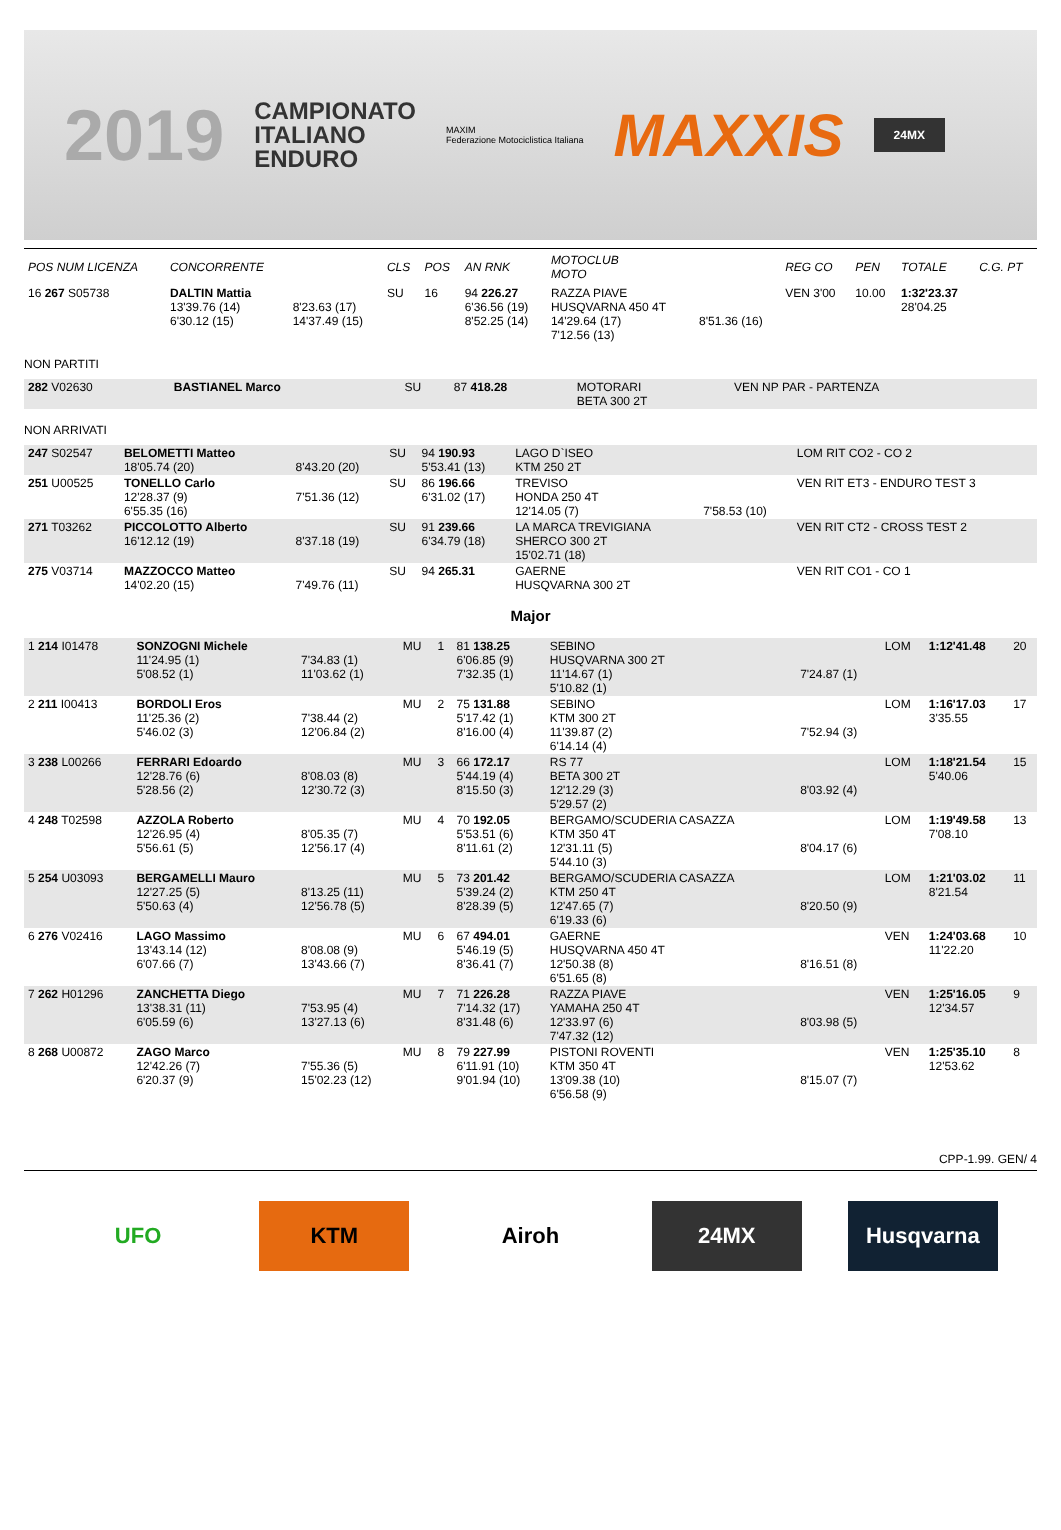2019
CAMPIONATO
ITALIANO
ENDURO
MAXIM
Federazione Motociclistica Italiana
MAXXIS
24MX
| POS NUM LICENZA | CONCORRENTE | | CLS | POS | AN RNK | MOTOCLUB MOTO | | REG CO | PEN | TOTALE | C.G. PT |
| --- | --- | --- | --- | --- | --- | --- | --- | --- | --- | --- | --- |
| 16 267 S05738 | DALTIN Mattia 13'39.76 (14) 6'30.12 (15) | 8'23.63 (17) 14'37.49 (15) | SU | 16 | 94 226.27 6'36.56 (19) 8'52.25 (14) | RAZZA PIAVE HUSQVARNA 450 4T 14'29.64 (17) 7'12.56 (13) | 8'51.36 (16) | VEN 3'00 | 10.00 | 1:32'23.37 28'04.25 | |
NON PARTITI
| 282 V02630 | BASTIANEL Marco | SU | 87 418.28 | MOTORARI BETA 300 2T | VEN NP PAR - PARTENZA |
NON ARRIVATI
| 247 S02547 | BELOMETTI Matteo 18'05.74 (20) | 8'43.20 (20) | SU | 94 190.93 5'53.41 (13) | LAGO D`ISEO KTM 250 2T | | LOM RIT CO2 - CO 2 |
| 251 U00525 | TONELLO Carlo 12'28.37 (9) 6'55.35 (16) | 7'51.36 (12) | SU | 86 196.66 6'31.02 (17) | TREVISO HONDA 250 4T 12'14.05 (7) | 7'58.53 (10) | VEN RIT ET3 - ENDURO TEST 3 |
| 271 T03262 | PICCOLOTTO Alberto 16'12.12 (19) | 8'37.18 (19) | SU | 91 239.66 6'34.79 (18) | LA MARCA TREVIGIANA SHERCO 300 2T 15'02.71 (18) | | VEN RIT CT2 - CROSS TEST 2 |
| 275 V03714 | MAZZOCCO Matteo 14'02.20 (15) | 7'49.76 (11) | SU | 94 265.31 | GAERNE HUSQVARNA 300 2T | | VEN RIT CO1 - CO 1 |
Major
| 1 214 I01478 | SONZOGNI Michele 11'24.95 (1) 5'08.52 (1) | 7'34.83 (1) 11'03.62 (1) | MU | 1 | 81 138.25 6'06.85 (9) 7'32.35 (1) | SEBINO HUSQVARNA 300 2T 11'14.67 (1) 5'10.82 (1) | 7'24.87 (1) | LOM | 1:12'41.48 | 20 |
| 2 211 I00413 | BORDOLI Eros 11'25.36 (2) 5'46.02 (3) | 7'38.44 (2) 12'06.84 (2) | MU | 2 | 75 131.88 5'17.42 (1) 8'16.00 (4) | SEBINO KTM 300 2T 11'39.87 (2) 6'14.14 (4) | 7'52.94 (3) | LOM | 1:16'17.03 3'35.55 | 17 |
| 3 238 L00266 | FERRARI Edoardo 12'28.76 (6) 5'28.56 (2) | 8'08.03 (8) 12'30.72 (3) | MU | 3 | 66 172.17 5'44.19 (4) 8'15.50 (3) | RS 77 BETA 300 2T 12'12.29 (3) 5'29.57 (2) | 8'03.92 (4) | LOM | 1:18'21.54 5'40.06 | 15 |
| 4 248 T02598 | AZZOLA Roberto 12'26.95 (4) 5'56.61 (5) | 8'05.35 (7) 12'56.17 (4) | MU | 4 | 70 192.05 5'53.51 (6) 8'11.61 (2) | BERGAMO/SCUDERIA CASAZZA KTM 350 4T 12'31.11 (5) 5'44.10 (3) | 8'04.17 (6) | LOM | 1:19'49.58 7'08.10 | 13 |
| 5 254 U03093 | BERGAMELLI Mauro 12'27.25 (5) 5'50.63 (4) | 8'13.25 (11) 12'56.78 (5) | MU | 5 | 73 201.42 5'39.24 (2) 8'28.39 (5) | BERGAMO/SCUDERIA CASAZZA KTM 250 4T 12'47.65 (7) 6'19.33 (6) | 8'20.50 (9) | LOM | 1:21'03.02 8'21.54 | 11 |
| 6 276 V02416 | LAGO Massimo 13'43.14 (12) 6'07.66 (7) | 8'08.08 (9) 13'43.66 (7) | MU | 6 | 67 494.01 5'46.19 (5) 8'36.41 (7) | GAERNE HUSQVARNA 450 4T 12'50.38 (8) 6'51.65 (8) | 8'16.51 (8) | VEN | 1:24'03.68 11'22.20 | 10 |
| 7 262 H01296 | ZANCHETTA Diego 13'38.31 (11) 6'05.59 (6) | 7'53.95 (4) 13'27.13 (6) | MU | 7 | 71 226.28 7'14.32 (17) 8'31.48 (6) | RAZZA PIAVE YAMAHA 250 4T 12'33.97 (6) 7'47.32 (12) | 8'03.98 (5) | VEN | 1:25'16.05 12'34.57 | 9 |
| 8 268 U00872 | ZAGO Marco 12'42.26 (7) 6'20.37 (9) | 7'55.36 (5) 15'02.23 (12) | MU | 8 | 79 227.99 6'11.91 (10) 9'01.94 (10) | PISTONI ROVENTI KTM 350 4T 13'09.38 (10) 6'56.58 (9) | 8'15.07 (7) | VEN | 1:25'35.10 12'53.62 | 8 |
CPP-1.99. GEN/ 4
UFO KTM Airoh 24MX Husqvarna